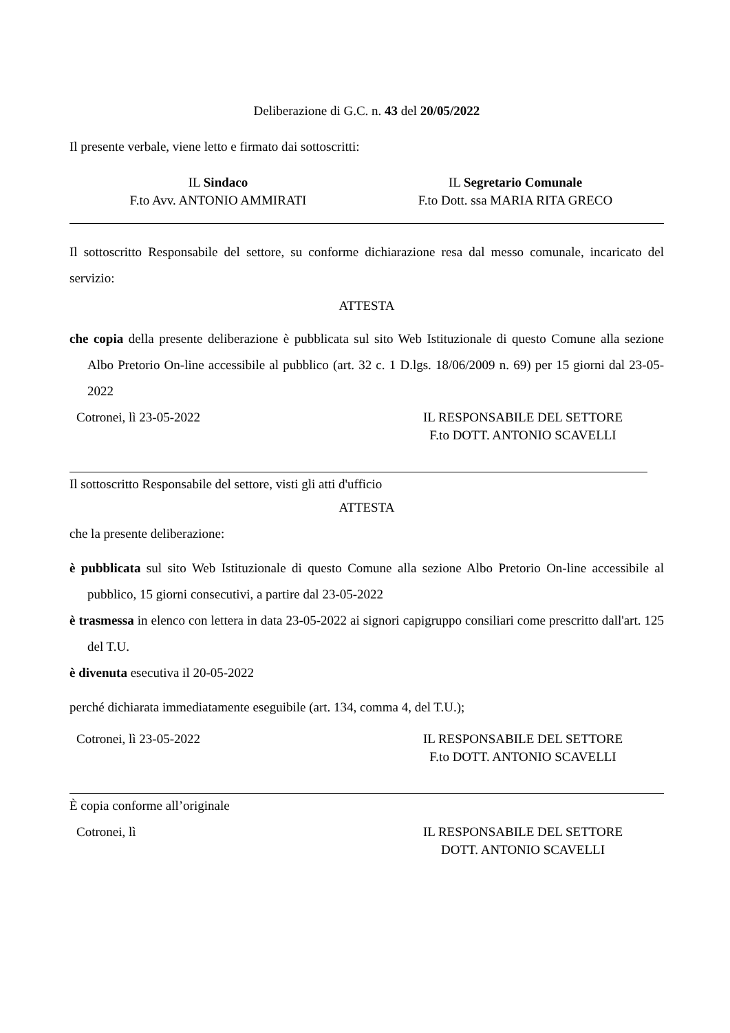Deliberazione di G.C. n. 43 del 20/05/2022
Il presente verbale, viene letto e firmato dai sottoscritti:
IL Sindaco
F.to Avv. ANTONIO AMMIRATI
IL Segretario Comunale
F.to Dott. ssa MARIA RITA GRECO
Il sottoscritto Responsabile del settore, su conforme dichiarazione resa dal messo comunale, incaricato del servizio:
ATTESTA
che copia della presente deliberazione è pubblicata sul sito Web Istituzionale di questo Comune alla sezione Albo Pretorio On-line accessibile al pubblico (art. 32 c. 1 D.lgs. 18/06/2009 n. 69) per 15 giorni dal 23-05-2022
Cotronei, lì 23-05-2022 IL RESPONSABILE DEL SETTORE
F.to DOTT. ANTONIO SCAVELLI
Il sottoscritto Responsabile del settore, visti gli atti d'ufficio
ATTESTA
che la presente deliberazione:
è pubblicata sul sito Web Istituzionale di questo Comune alla sezione Albo Pretorio On-line accessibile al pubblico, 15 giorni consecutivi, a partire dal 23-05-2022
è trasmessa in elenco con lettera in data 23-05-2022 ai signori capigruppo consiliari come prescritto dall'art. 125 del T.U.
è divenuta esecutiva il 20-05-2022
perché dichiarata immediatamente eseguibile (art. 134, comma 4, del T.U.);
Cotronei, lì 23-05-2022 IL RESPONSABILE DEL SETTORE
F.to DOTT. ANTONIO SCAVELLI
È copia conforme all’originale
Cotronei, lì IL RESPONSABILE DEL SETTORE
DOTT. ANTONIO SCAVELLI